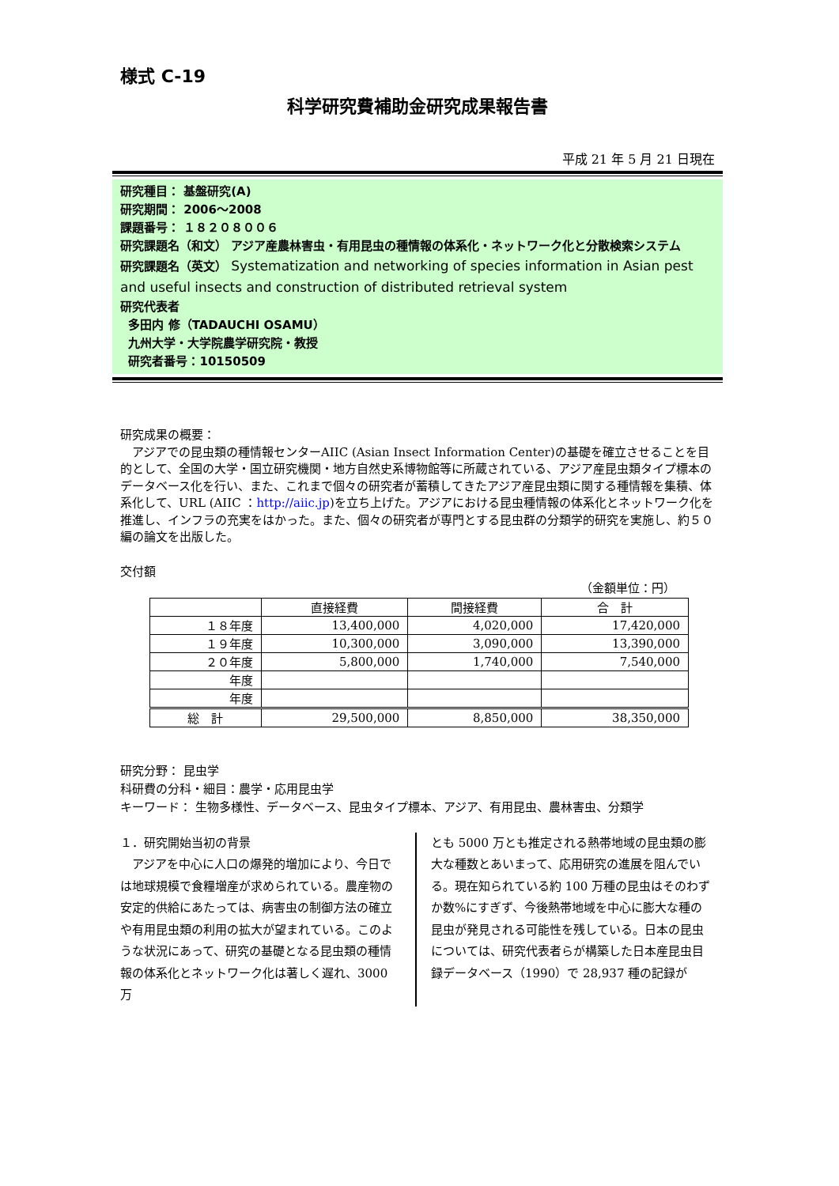様式 C-19
科学研究費補助金研究成果報告書
平成 21 年 5 月 21 日現在
研究種目： 基盤研究(A)
研究期間： 2006～2008
課題番号： １８２０８００６
研究課題名（和文） アジア産農林害虫・有用昆虫の種情報の体系化・ネットワーク化と分散検索システム
研究課題名（英文） Systematization and networking of species information in Asian pest and useful insects and construction of distributed retrieval system
研究代表者
多田内 修（TADAUCHI OSAMU）
九州大学・大学院農学研究院・教授
研究者番号：10150509
研究成果の概要：
　アジアでの昆虫類の種情報センターAIIC (Asian Insect Information Center)の基礎を確立させることを目的として、全国の大学・国立研究機関・地方自然史系博物館等に所蔵されている、アジア産昆虫類タイプ標本のデータベース化を行い、また、これまで個々の研究者が蓄積してきたアジア産昆虫類に関する種情報を集積、体系化して、URL (AIIC ：http://aiic.jp)を立ち上げた。アジアにおける昆虫種情報の体系化とネットワーク化を推進し、インフラの充実をはかった。また、個々の研究者が専門とする昆虫群の分類学的研究を実施し、約５０ 編の論文を出版した。
交付額
（金額単位：円）
| | 直接経費 | 間接経費 | 合 計 |
| --- | --- | --- | --- |
| １８年度 | 13,400,000 | 4,020,000 | 17,420,000 |
| １９年度 | 10,300,000 | 3,090,000 | 13,390,000 |
| ２０年度 | 5,800,000 | 1,740,000 | 7,540,000 |
| 年度 | | | |
| 年度 | | | |
| 総 計 | 29,500,000 | 8,850,000 | 38,350,000 |
研究分野： 昆虫学
科研費の分科・細目：農学・応用昆虫学
キーワード： 生物多様性、データベース、昆虫タイプ標本、アジア、有用昆虫、農林害虫、分類学
１．研究開始当初の背景
　アジアを中心に人口の爆発的増加により、今日では地球規模で食糧増産が求められている。農産物の安定的供給にあたっては、病害虫の制御方法の確立や有用昆虫類の利用の拡大が望まれている。このような状況にあって、研究の基礎となる昆虫類の種情報の体系化とネットワーク化は著しく遅れ、3000 万
とも 5000 万とも推定される熱帯地域の昆虫類の膨大な種数とあいまって、応用研究の進展を阻んでいる。現在知られている約 100 万種の昆虫はそのわずか数%にすぎず、今後熱帯地域を中心に膨大な種の昆虫が発見される可能性を残している。日本の昆虫については、研究代表者らが構築した日本産昆虫目録データベース（1990）で 28,937 種の記録が